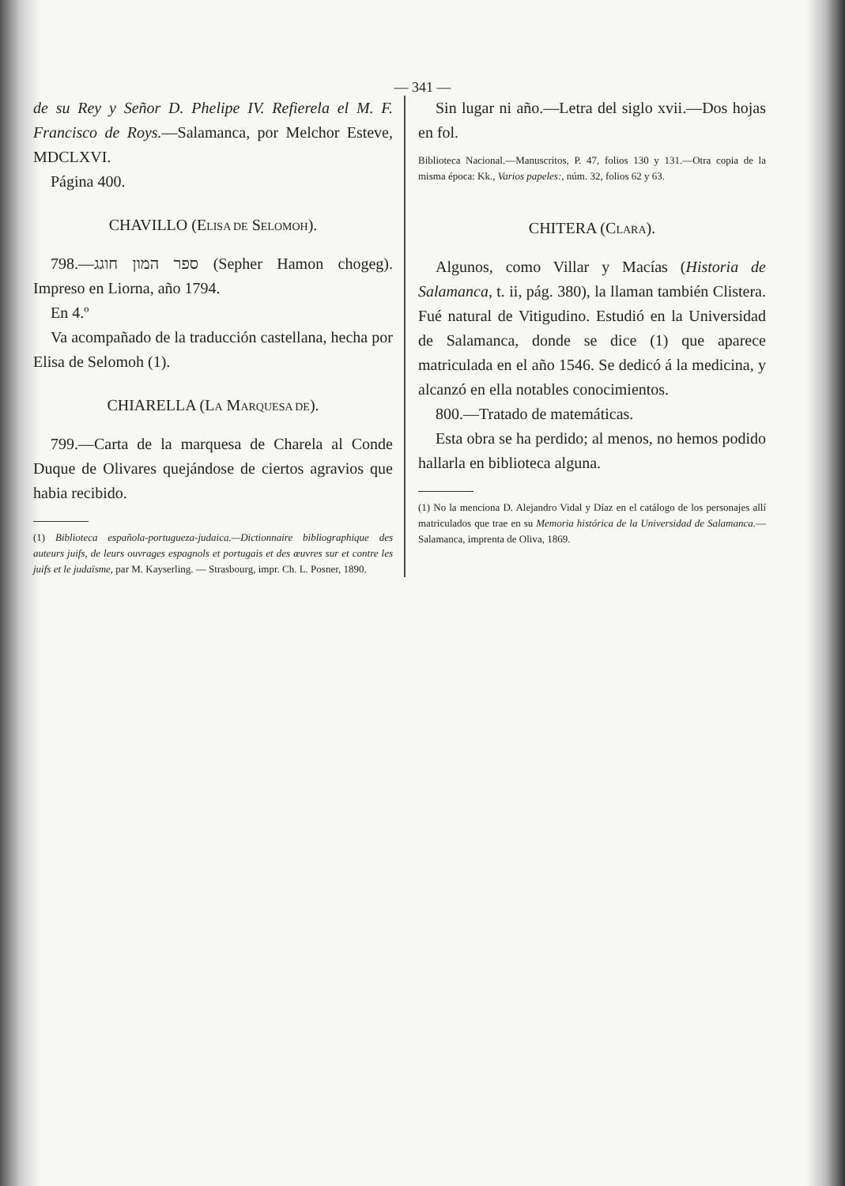— 341 —
de su Rey y Señor D. Phelipe IV. Refierela el M. F. Francisco de Roys.—Salamanca, por Melchor Esteve, MDCLXVI.
Página 400.
CHAVILLO (ELISA DE SELOMOH).
798.—ספר המון חוגג (Sepher Hamon chogeg). Impreso en Liorna, año 1794.
En 4.º
Va acompañado de la traducción castellana, hecha por Elisa de Selomoh (1).
CHIARELLA (LA MARQUESA DE).
799.—Carta de la marquesa de Charela al Conde Duque de Olivares quejándose de ciertos agravios que habia recibido.
(1) Biblioteca española-portugueza-judaica.—Dictionnaire bibliographique des auteurs juifs, de leurs ouvrages espagnols et portugais et des œuvres sur et contre les juifs et le judaïsme, par M. Kayserling. — Strasbourg, impr. Ch. L. Posner, 1890.
Sin lugar ni año.—Letra del siglo xvii.—Dos hojas en fol.
Biblioteca Nacional.—Manuscritos, P. 47, folios 130 y 131.—Otra copia de la misma época: Kk., Varios papeles:, núm. 32, folios 62 y 63.
CHITERA (CLARA).
Algunos, como Villar y Macías (Historia de Salamanca, t. ii, pág. 380), la llaman también Clistera. Fué natural de Vitigudino. Estudió en la Universidad de Salamanca, donde se dice (1) que aparece matriculada en el año 1546. Se dedicó á la medicina, y alcanzó en ella notables conocimientos.
800.—Tratado de matemáticas.
Esta obra se ha perdido; al menos, no hemos podido hallarla en biblioteca alguna.
(1) No la menciona D. Alejandro Vidal y Díaz en el catálogo de los personajes allí matriculados que trae en su Memoria histórica de la Universidad de Salamanca.—Salamanca, imprenta de Oliva, 1869.